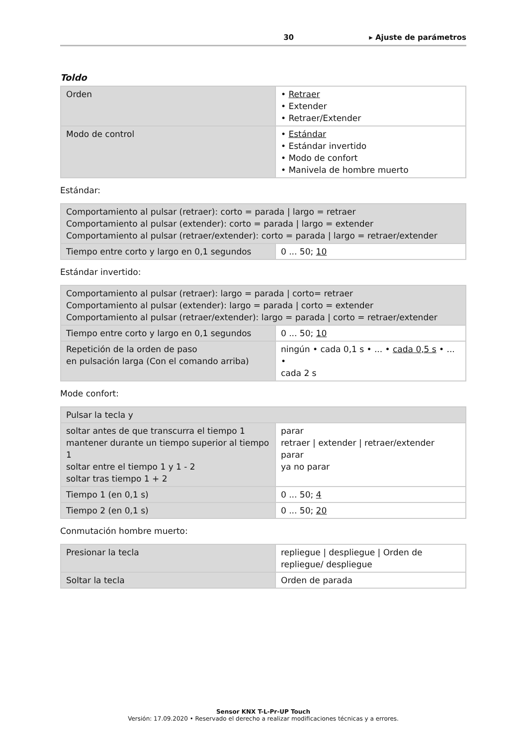30 ▸ Ajuste de parámetros
Toldo
| Orden | • Retraer • Extender • Retraer/Extender |
| Modo de control | • Estándar • Estándar invertido • Modo de confort • Manivela de hombre muerto |
Estándar:
| Comportamiento al pulsar (retraer): corto = parada / largo = retraer Comportamiento al pulsar (extender): corto = parada / largo = extender Comportamiento al pulsar (retraer/extender): corto = parada / largo = retraer/extender | |
| Tiempo entre corto y largo en 0,1 segundos | 0 ... 50; 10 |
Estándar invertido:
| Comportamiento al pulsar (retraer): largo = parada / corto= retraer Comportamiento al pulsar (extender): largo = parada / corto = extender Comportamiento al pulsar (retraer/extender): largo = parada / corto = retraer/extender | |
| Tiempo entre corto y largo en 0,1 segundos | 0 ... 50; 10 |
| Repetición de la orden de paso en pulsación larga (Con el comando arriba) | ningún • cada 0,1 s • ... • cada 0,5 s • ... • cada 2 s |
Mode confort:
| Pulsar la tecla y | |
| soltar antes de que transcurra el tiempo 1 mantener durante un tiempo superior al tiempo 1 soltar entre el tiempo 1 y 1 - 2 soltar tras tiempo 1 + 2 | parar retraer / extender / retraer/extender parar ya no parar |
| Tiempo 1 (en 0,1 s) | 0 ... 50; 4 |
| Tiempo 2 (en 0,1 s) | 0 ... 50; 20 |
Conmutación hombre muerto:
| Presionar la tecla | repliegue / despliegue / Orden de repliegue/ despliegue |
| Soltar la tecla | Orden de parada |
Sensor KNX T-L-Pr-UP Touch
Versión: 17.09.2020 • Reservado el derecho a realizar modificaciones técnicas y a errores.